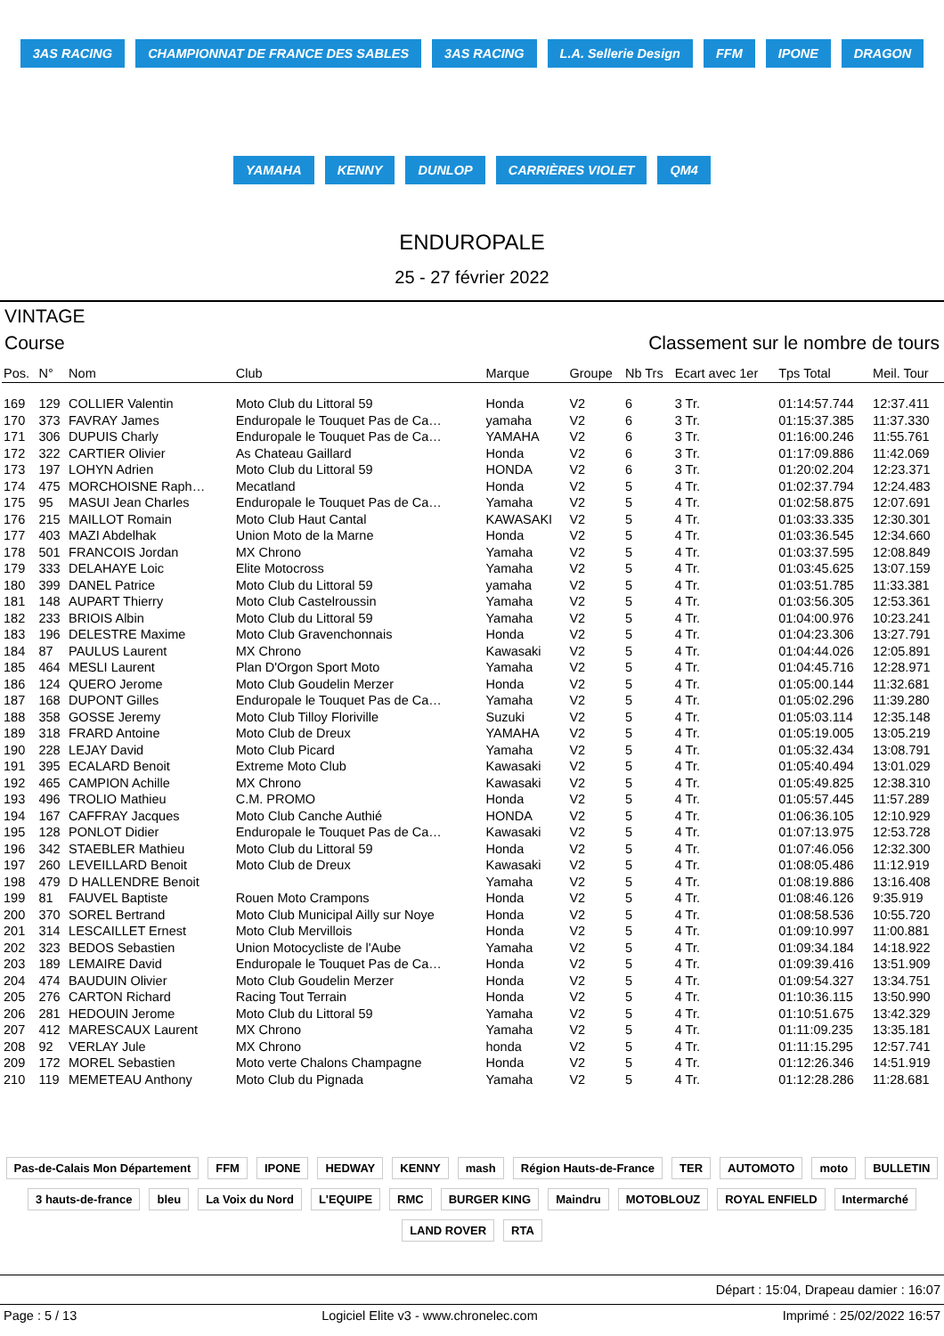3AS RACING CHAMPIONNAT DE FRANCE DES SABLES 3AS RACING L.A. Sellerie Design FFM IPONE DRAGON YAMAHA KENNY DUNLOP CARRIÈRES VIOLET QM4
ENDUROPALE
25 - 27 février 2022
VINTAGE
Course Classement sur le nombre de tours
| Pos. | N° | Nom | Club | Marque | Groupe | Nb Trs | Ecart avec 1er | Tps Total | Meil. Tour |
| --- | --- | --- | --- | --- | --- | --- | --- | --- | --- |
| 169 | 129 | COLLIER Valentin | Moto Club du Littoral 59 | Honda | V2 | 6 | 3 Tr. | 01:14:57.744 | 12:37.411 |
| 170 | 373 | FAVRAY James | Enduropale le Touquet Pas de Ca… | yamaha | V2 | 6 | 3 Tr. | 01:15:37.385 | 11:37.330 |
| 171 | 306 | DUPUIS Charly | Enduropale le Touquet Pas de Ca… | YAMAHA | V2 | 6 | 3 Tr. | 01:16:00.246 | 11:55.761 |
| 172 | 322 | CARTIER Olivier | As Chateau Gaillard | Honda | V2 | 6 | 3 Tr. | 01:17:09.886 | 11:42.069 |
| 173 | 197 | LOHYN Adrien | Moto Club du Littoral 59 | HONDA | V2 | 6 | 3 Tr. | 01:20:02.204 | 12:23.371 |
| 174 | 475 | MORCHOISNE Raph… | Mecatland | Honda | V2 | 5 | 4 Tr. | 01:02:37.794 | 12:24.483 |
| 175 | 95 | MASUI Jean Charles | Enduropale le Touquet Pas de Ca… | Yamaha | V2 | 5 | 4 Tr. | 01:02:58.875 | 12:07.691 |
| 176 | 215 | MAILLOT Romain | Moto Club Haut Cantal | KAWASAKI | V2 | 5 | 4 Tr. | 01:03:33.335 | 12:30.301 |
| 177 | 403 | MAZI Abdelhak | Union Moto de la Marne | Honda | V2 | 5 | 4 Tr. | 01:03:36.545 | 12:34.660 |
| 178 | 501 | FRANCOIS Jordan | MX Chrono | Yamaha | V2 | 5 | 4 Tr. | 01:03:37.595 | 12:08.849 |
| 179 | 333 | DELAHAYE Loic | Elite Motocross | Yamaha | V2 | 5 | 4 Tr. | 01:03:45.625 | 13:07.159 |
| 180 | 399 | DANEL Patrice | Moto Club du Littoral 59 | yamaha | V2 | 5 | 4 Tr. | 01:03:51.785 | 11:33.381 |
| 181 | 148 | AUPART Thierry | Moto Club Castelroussin | Yamaha | V2 | 5 | 4 Tr. | 01:03:56.305 | 12:53.361 |
| 182 | 233 | BRIOIS Albin | Moto Club du Littoral 59 | Yamaha | V2 | 5 | 4 Tr. | 01:04:00.976 | 10:23.241 |
| 183 | 196 | DELESTRE Maxime | Moto Club Gravenchonnais | Honda | V2 | 5 | 4 Tr. | 01:04:23.306 | 13:27.791 |
| 184 | 87 | PAULUS Laurent | MX Chrono | Kawasaki | V2 | 5 | 4 Tr. | 01:04:44.026 | 12:05.891 |
| 185 | 464 | MESLI Laurent | Plan D'Orgon Sport Moto | Yamaha | V2 | 5 | 4 Tr. | 01:04:45.716 | 12:28.971 |
| 186 | 124 | QUERO Jerome | Moto Club Goudelin Merzer | Honda | V2 | 5 | 4 Tr. | 01:05:00.144 | 11:32.681 |
| 187 | 168 | DUPONT Gilles | Enduropale le Touquet Pas de Ca… | Yamaha | V2 | 5 | 4 Tr. | 01:05:02.296 | 11:39.280 |
| 188 | 358 | GOSSE Jeremy | Moto Club Tilloy Floriville | Suzuki | V2 | 5 | 4 Tr. | 01:05:03.114 | 12:35.148 |
| 189 | 318 | FRARD Antoine | Moto Club de Dreux | YAMAHA | V2 | 5 | 4 Tr. | 01:05:19.005 | 13:05.219 |
| 190 | 228 | LEJAY David | Moto Club Picard | Yamaha | V2 | 5 | 4 Tr. | 01:05:32.434 | 13:08.791 |
| 191 | 395 | ECALARD Benoit | Extreme Moto Club | Kawasaki | V2 | 5 | 4 Tr. | 01:05:40.494 | 13:01.029 |
| 192 | 465 | CAMPION Achille | MX Chrono | Kawasaki | V2 | 5 | 4 Tr. | 01:05:49.825 | 12:38.310 |
| 193 | 496 | TROLIO Mathieu | C.M. PROMO | Honda | V2 | 5 | 4 Tr. | 01:05:57.445 | 11:57.289 |
| 194 | 167 | CAFFRAY Jacques | Moto Club Canche Authié | HONDA | V2 | 5 | 4 Tr. | 01:06:36.105 | 12:10.929 |
| 195 | 128 | PONLOT Didier | Enduropale le Touquet Pas de Ca… | Kawasaki | V2 | 5 | 4 Tr. | 01:07:13.975 | 12:53.728 |
| 196 | 342 | STAEBLER Mathieu | Moto Club du Littoral 59 | Honda | V2 | 5 | 4 Tr. | 01:07:46.056 | 12:32.300 |
| 197 | 260 | LEVEILLARD Benoit | Moto Club de Dreux | Kawasaki | V2 | 5 | 4 Tr. | 01:08:05.486 | 11:12.919 |
| 198 | 479 | D HALLENDRE Benoit | | Yamaha | V2 | 5 | 4 Tr. | 01:08:19.886 | 13:16.408 |
| 199 | 81 | FAUVEL Baptiste | Rouen Moto Crampons | Honda | V2 | 5 | 4 Tr. | 01:08:46.126 | 9:35.919 |
| 200 | 370 | SOREL Bertrand | Moto Club Municipal Ailly sur Noye | Honda | V2 | 5 | 4 Tr. | 01:08:58.536 | 10:55.720 |
| 201 | 314 | LESCAILLET Ernest | Moto Club Mervillois | Honda | V2 | 5 | 4 Tr. | 01:09:10.997 | 11:00.881 |
| 202 | 323 | BEDOS Sebastien | Union Motocycliste de l'Aube | Yamaha | V2 | 5 | 4 Tr. | 01:09:34.184 | 14:18.922 |
| 203 | 189 | LEMAIRE David | Enduropale le Touquet Pas de Ca… | Honda | V2 | 5 | 4 Tr. | 01:09:39.416 | 13:51.909 |
| 204 | 474 | BAUDUIN Olivier | Moto Club Goudelin Merzer | Honda | V2 | 5 | 4 Tr. | 01:09:54.327 | 13:34.751 |
| 205 | 276 | CARTON Richard | Racing Tout Terrain | Honda | V2 | 5 | 4 Tr. | 01:10:36.115 | 13:50.990 |
| 206 | 281 | HEDOUIN Jerome | Moto Club du Littoral 59 | Yamaha | V2 | 5 | 4 Tr. | 01:10:51.675 | 13:42.329 |
| 207 | 412 | MARESCAUX Laurent | MX Chrono | Yamaha | V2 | 5 | 4 Tr. | 01:11:09.235 | 13:35.181 |
| 208 | 92 | VERLAY Jule | MX Chrono | honda | V2 | 5 | 4 Tr. | 01:11:15.295 | 12:57.741 |
| 209 | 172 | MOREL Sebastien | Moto verte Chalons Champagne | Honda | V2 | 5 | 4 Tr. | 01:12:26.346 | 14:51.919 |
| 210 | 119 | MEMETEAU Anthony | Moto Club du Pignada | Yamaha | V2 | 5 | 4 Tr. | 01:12:28.286 | 11:28.681 |
Pas-de-Calais Mon Département FFM IPONE HEDWAY KENNY mash Région Hauts-de-France TER AUTOMOTO moto BULLETIN 3 hauts-de-france bleu La Voix du Nord L'EQUIPE RMC BURGER KING Maindru MOTOBLOUZ ROYAL ENFIELD Intermarché LAND ROVER RTA
Départ : 15:04, Drapeau damier : 16:07
Page : 5 / 13 Logiciel Elite v3 - www.chronelec.com Imprimé : 25/02/2022 16:57